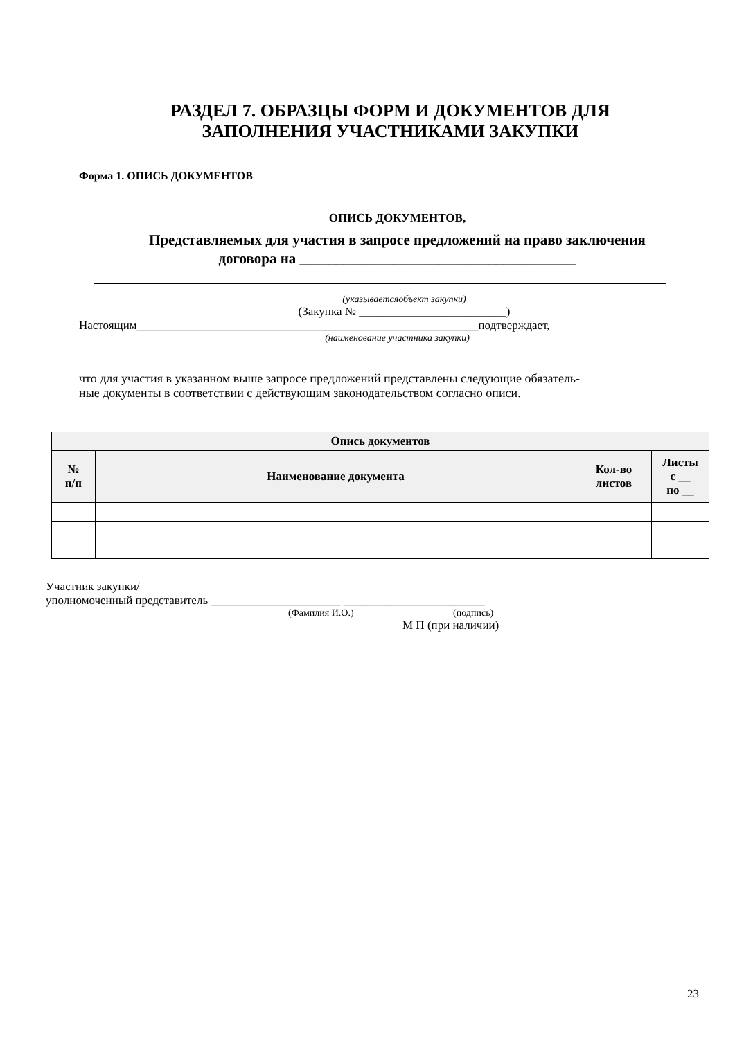РАЗДЕЛ 7. ОБРАЗЦЫ ФОРМ И ДОКУМЕНТОВ ДЛЯ
ЗАПОЛНЕНИЯ УЧАСТНИКАМИ ЗАКУПКИ
Форма 1. ОПИСЬ ДОКУМЕНТОВ
ОПИСЬ ДОКУМЕНТОВ,
Представляемых для участия в запросе предложений на право заключения
договора на ______________________________________
(указываетсяобъект закупки)
(Закупка № _________________________)
Настоящим__________________________________________________________подтверждает,
(наименование участника закупки)
что для участия в указанном выше запросе предложений представлены следующие обязатель-
ные документы в соответствии с действующим законодательством согласно описи.
| Опись документов | | | |
| --- | --- | --- | --- |
| № п/п | Наименование документа | Кол-во листов | Листы с __ по __ |
Участник закупки/
уполномоченный представитель ______________________ ________________________
(Фамилия И.О.) (подпись)
М П (при наличии)
23